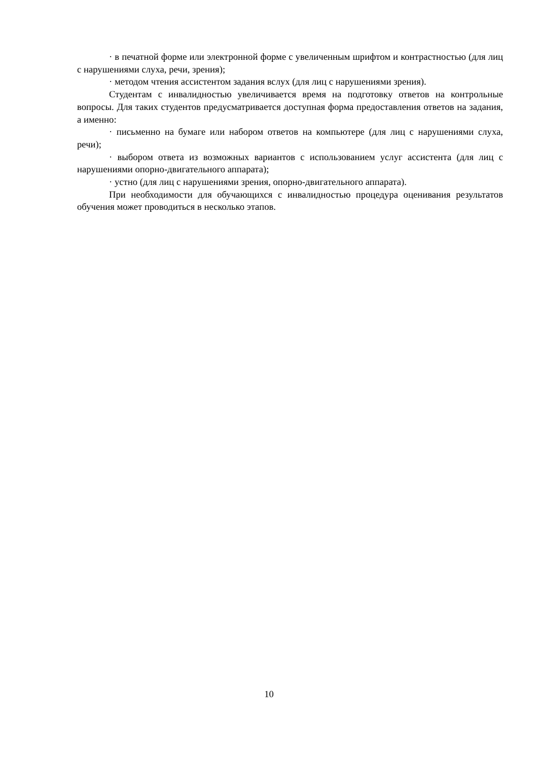· в печатной форме или электронной форме с увеличенным шрифтом и контрастностью (для лиц с нарушениями слуха, речи, зрения);
· методом чтения ассистентом задания вслух (для лиц с нарушениями зрения).
Студентам с инвалидностью увеличивается время на подготовку ответов на контрольные вопросы. Для таких студентов предусматривается доступная форма предоставления ответов на задания, а именно:
· письменно на бумаге или набором ответов на компьютере (для лиц с нарушениями слуха, речи);
· выбором ответа из возможных вариантов с использованием услуг ассистента (для лиц с нарушениями опорно-двигательного аппарата);
· устно (для лиц с нарушениями зрения, опорно-двигательного аппарата).
При необходимости для обучающихся с инвалидностью процедура оценивания результатов обучения может проводиться в несколько этапов.
10